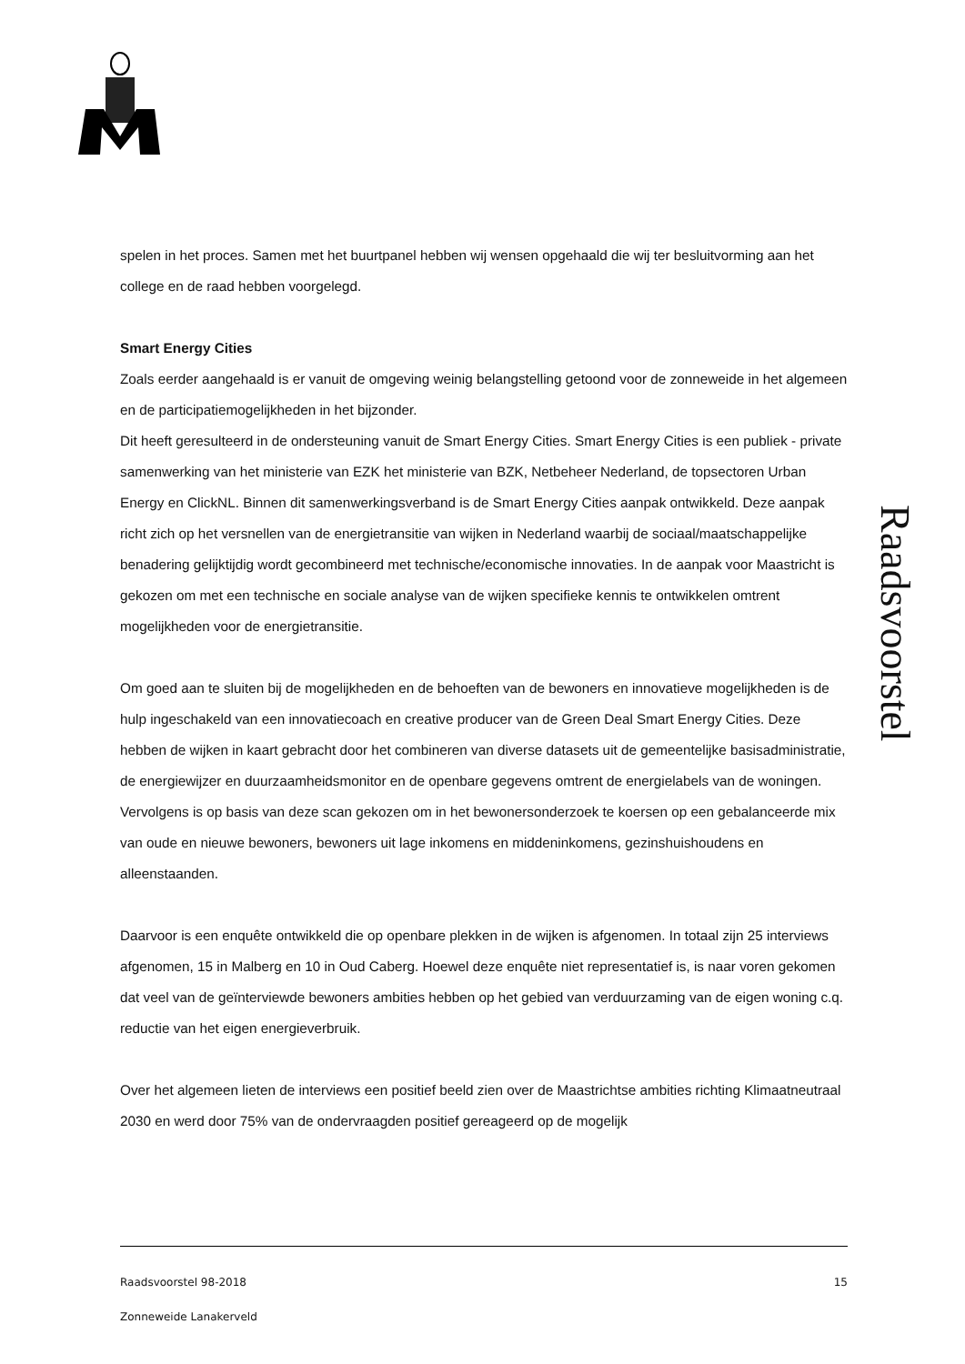Raadsvoorstel
spelen in het proces. Samen met het buurtpanel hebben wij wensen opgehaald die wij ter besluitvorming aan het college en de raad hebben voorgelegd.
Smart Energy Cities
Zoals eerder aangehaald is er vanuit de omgeving weinig belangstelling getoond voor de zonneweide in het algemeen en de participatiemogelijkheden in het bijzonder.
Dit heeft geresulteerd in de ondersteuning vanuit de Smart Energy Cities. Smart Energy Cities is een publiek - private samenwerking van het ministerie van EZK het ministerie van BZK, Netbeheer Nederland, de topsectoren Urban Energy en ClickNL. Binnen dit samenwerkingsverband is de Smart Energy Cities aanpak ontwikkeld. Deze aanpak richt zich op het versnellen van de energietransitie van wijken in Nederland waarbij de sociaal/maatschappelijke benadering gelijktijdig wordt gecombineerd met technische/economische innovaties. In de aanpak voor Maastricht is gekozen om met een technische en sociale analyse van de wijken specifieke kennis te ontwikkelen omtrent mogelijkheden voor de energietransitie.
Om goed aan te sluiten bij de mogelijkheden en de behoeften van de bewoners en innovatieve mogelijkheden is de hulp ingeschakeld van een innovatiecoach en creative producer van de Green Deal Smart Energy Cities. Deze hebben de wijken in kaart gebracht door het combineren van diverse datasets uit de gemeentelijke basisadministratie, de energiewijzer en duurzaamheidsmonitor en de openbare gegevens omtrent de energielabels van de woningen. Vervolgens is op basis van deze scan gekozen om in het bewonersonderzoek te koersen op een gebalanceerde mix van oude en nieuwe bewoners, bewoners uit lage inkomens en middeninkomens, gezinshuishoudens en alleenstaanden.
Daarvoor is een enquête ontwikkeld die op openbare plekken in de wijken is afgenomen. In totaal zijn 25 interviews afgenomen, 15 in Malberg en 10 in Oud Caberg. Hoewel deze enquête niet representatief is, is naar voren gekomen dat veel van de geïnterviewde bewoners ambities hebben op het gebied van verduurzaming van de eigen woning c.q. reductie van het eigen energieverbruik.
Over het algemeen lieten de interviews een positief beeld zien over de Maastrichtse ambities richting Klimaatneutraal 2030 en werd door 75% van de ondervraagden positief gereageerd op de mogelijk
15 Raadsvoorstel 98-2018
Zonneweide Lanakerveld